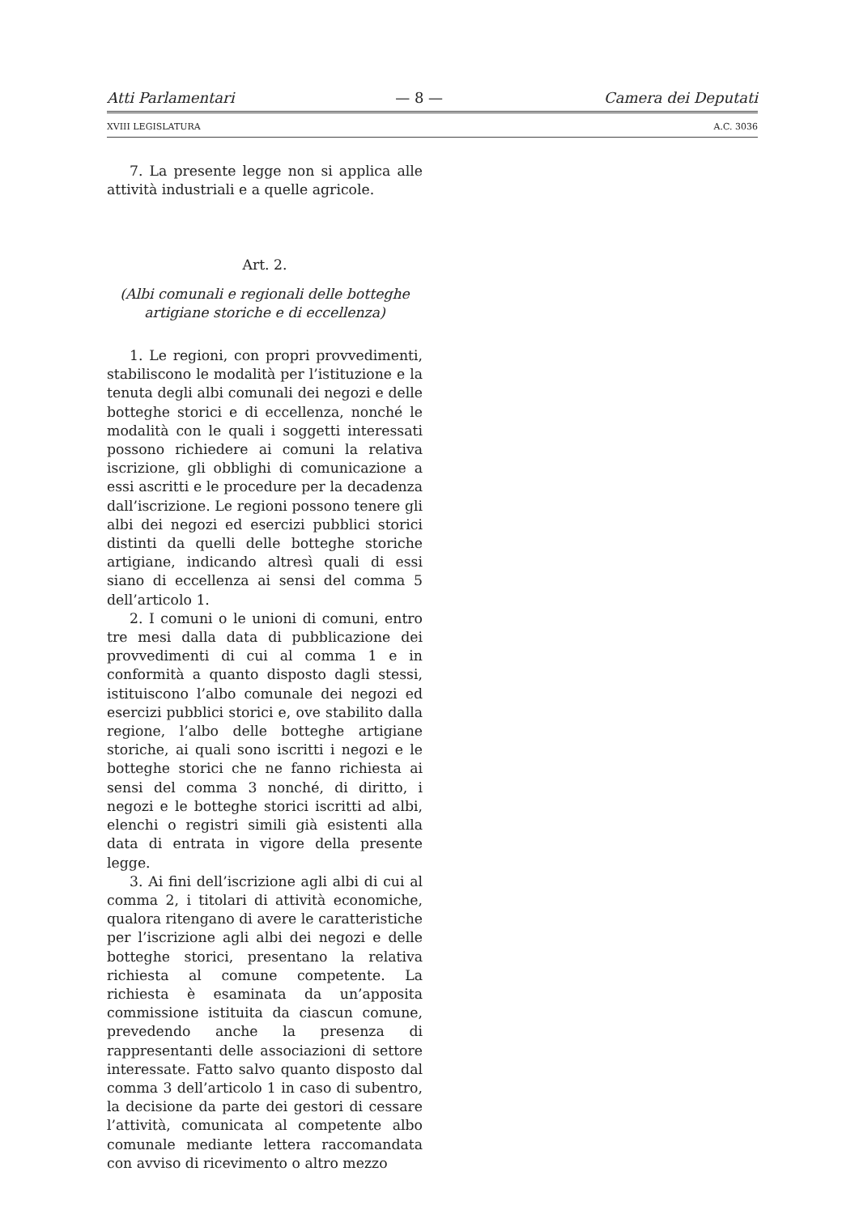Atti Parlamentari — 8 — Camera dei Deputati
XVIII LEGISLATURA A.C. 3036
7. La presente legge non si applica alle attività industriali e a quelle agricole.
Art. 2.
(Albi comunali e regionali delle botteghe artigiane storiche e di eccellenza)
1. Le regioni, con propri provvedimenti, stabiliscono le modalità per l’istituzione e la tenuta degli albi comunali dei negozi e delle botteghe storici e di eccellenza, nonché le modalità con le quali i soggetti interessati possono richiedere ai comuni la relativa iscrizione, gli obblighi di comunicazione a essi ascritti e le procedure per la decadenza dall’iscrizione. Le regioni possono tenere gli albi dei negozi ed esercizi pubblici storici distinti da quelli delle botteghe storiche artigiane, indicando altresì quali di essi siano di eccellenza ai sensi del comma 5 dell’articolo 1.
2. I comuni o le unioni di comuni, entro tre mesi dalla data di pubblicazione dei provvedimenti di cui al comma 1 e in conformità a quanto disposto dagli stessi, istituiscono l’albo comunale dei negozi ed esercizi pubblici storici e, ove stabilito dalla regione, l’albo delle botteghe artigiane storiche, ai quali sono iscritti i negozi e le botteghe storici che ne fanno richiesta ai sensi del comma 3 nonché, di diritto, i negozi e le botteghe storici iscritti ad albi, elenchi o registri simili già esistenti alla data di entrata in vigore della presente legge.
3. Ai fini dell’iscrizione agli albi di cui al comma 2, i titolari di attività economiche, qualora ritengano di avere le caratteristiche per l’iscrizione agli albi dei negozi e delle botteghe storici, presentano la relativa richiesta al comune competente. La richiesta è esaminata da un’apposita commissione istituita da ciascun comune, prevedendo anche la presenza di rappresentanti delle associazioni di settore interessate. Fatto salvo quanto disposto dal comma 3 dell’articolo 1 in caso di subentro, la decisione da parte dei gestori di cessare l’attività, comunicata al competente albo comunale mediante lettera raccomandata con avviso di ricevimento o altro mezzo